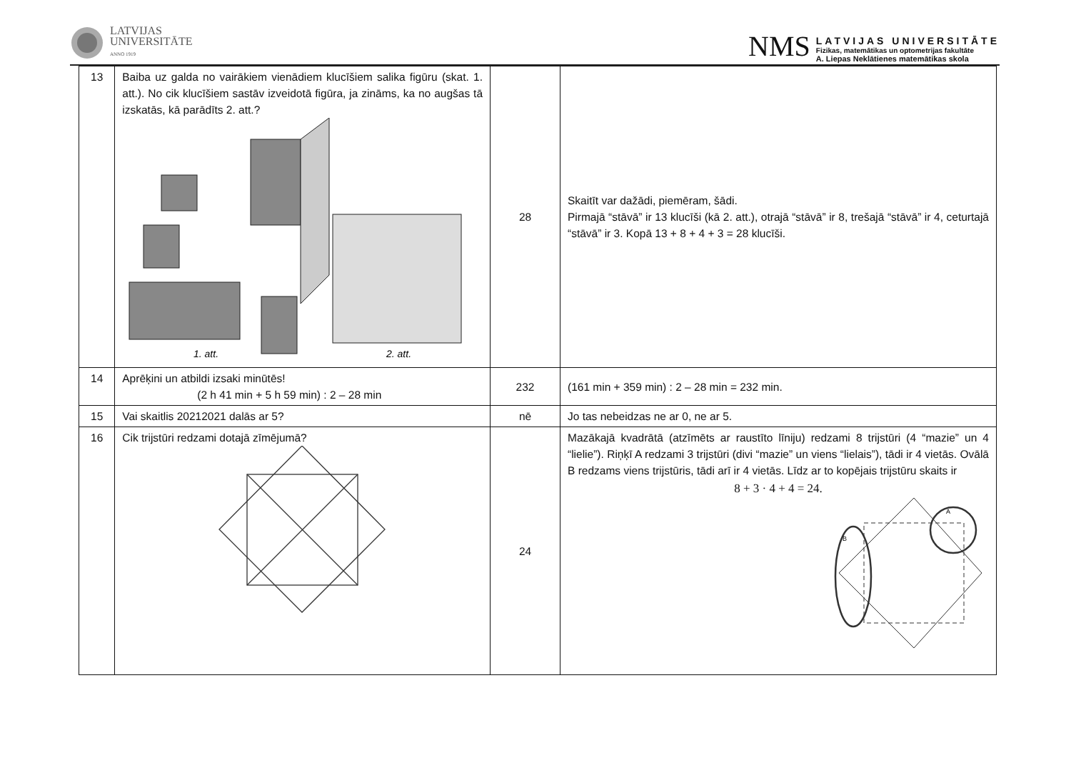LATVIJAS
UNIVERSITĀTE
ANNO 1919
NMS
LATVIJAS UNIVERSITĀTE
Fizikas, matemātikas un optometrijas fakultāte
A. Liepas Neklātienes matemātikas skola
| 13 | Baiba uz galda no vairākiem vienādiem klucīšiem salika figūru (skat. 1. att.). No cik klucīšiem sastāv izveidotā figūra, ja zināms, ka no augšas tā izskatās, kā parādīts 2. att.? 1. att. 2. att. | 28 | Skaitīt var dažādi, piemēram, šādi. Pirmajā “stāvā” ir 13 klucīši (kā 2. att.), otrajā “stāvā” ir 8, trešajā “stāvā” ir 4, ceturtajā “stāvā” ir 3. Kopā 13 + 8 + 4 + 3 = 28 klucīši. |
| 14 | Aprēķini un atbildi izsaki minūtēs! (2 h 41 min + 5 h 59 min) : 2 – 28 min | 232 | (161 min + 359 min) : 2 – 28 min = 232 min. |
| 15 | Vai skaitlis 20212021 dalās ar 5? | nē | Jo tas nebeidzas ne ar 0, ne ar 5. |
| 16 | Cik trijstūri redzami dotajā zīmējumā? | 24 | Mazākajā kvadrātā (atzīmēts ar raustīto līniju) redzami 8 trijstūri (4 “mazie” un 4 “lielie”). Riņķī A redzami 3 trijstūri (divi “mazie” un viens “lielais”), tādi ir 4 vietās. Ovālā B redzams viens trijstūris, tādi arī ir 4 vietās. Līdz ar to kopējais trijstūru skaits ir 8 + 3 · 4 + 4 = 24. A B |